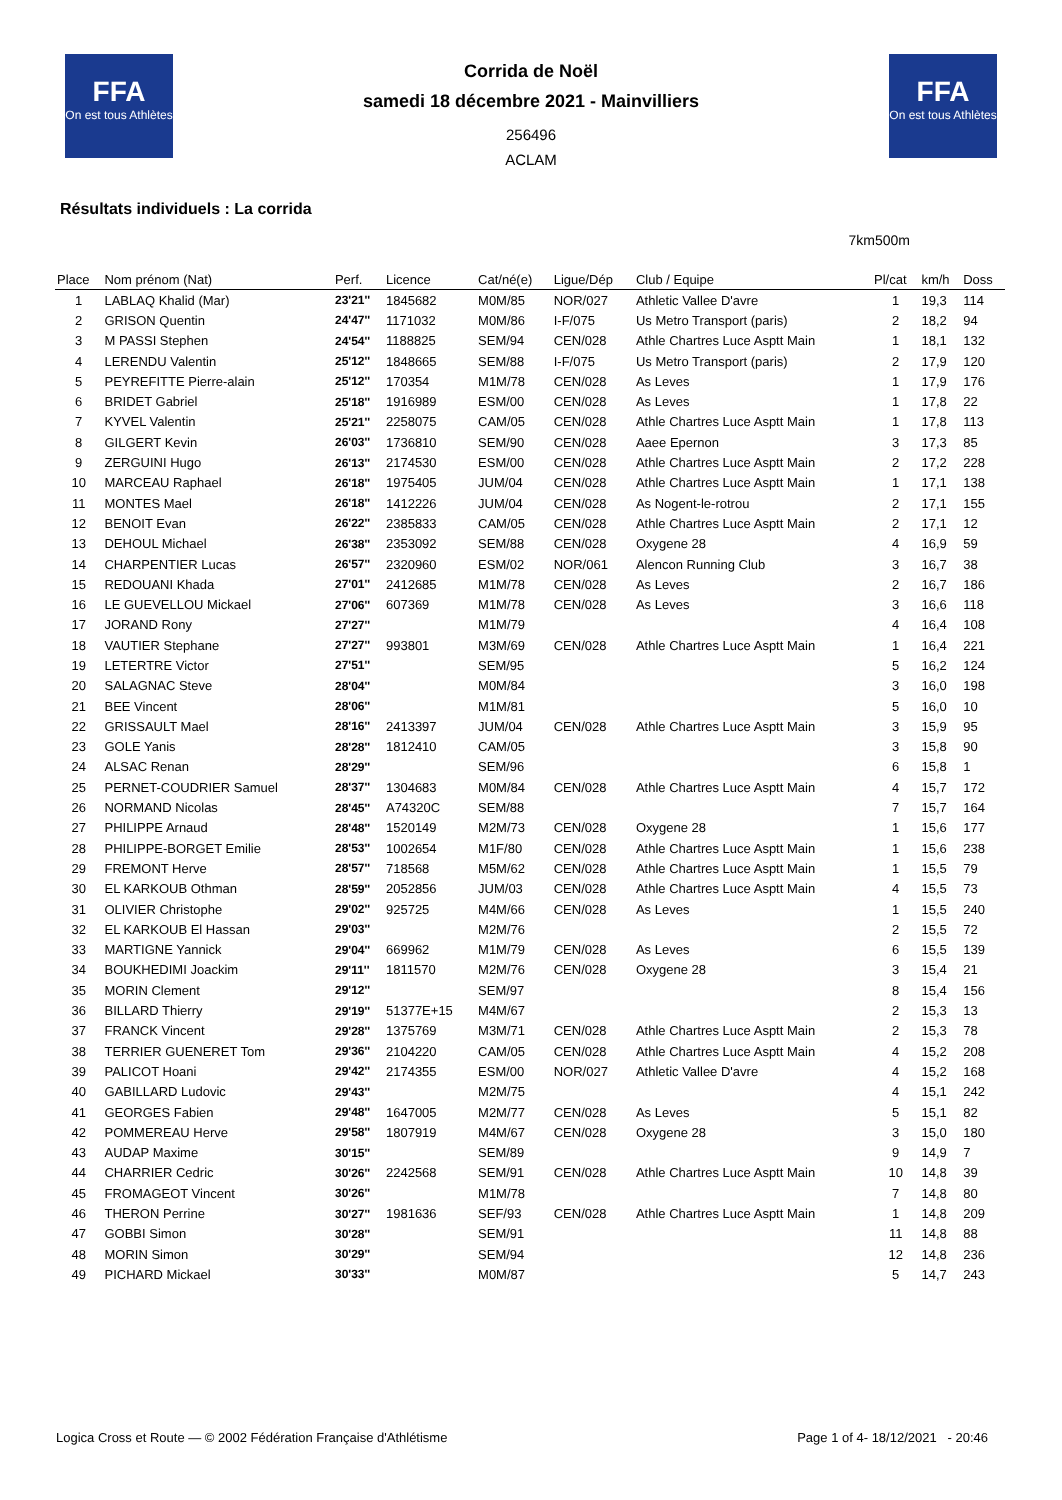FFA
On est tous Athlètes
FFA
On est tous Athlètes
Corrida de Noël
samedi 18 décembre 2021 - Mainvilliers
256496
ACLAM
Résultats individuels : La corrida
7km500m
| Place | Nom prénom (Nat) | Perf. | Licence | Cat/né(e) | Ligue/Dép | Club / Equipe | Pl/cat | km/h | Doss |
| --- | --- | --- | --- | --- | --- | --- | --- | --- | --- |
| 1 | LABLAQ Khalid (Mar) | 23'21'' | 1845682 | M0M/85 | NOR/027 | Athletic Vallee D'avre | 1 | 19,3 | 114 |
| 2 | GRISON Quentin | 24'47'' | 1171032 | M0M/86 | I-F/075 | Us Metro Transport (paris) | 2 | 18,2 | 94 |
| 3 | M PASSI Stephen | 24'54'' | 1188825 | SEM/94 | CEN/028 | Athle Chartres Luce Asptt Main | 1 | 18,1 | 132 |
| 4 | LERENDU Valentin | 25'12'' | 1848665 | SEM/88 | I-F/075 | Us Metro Transport (paris) | 2 | 17,9 | 120 |
| 5 | PEYREFITTE Pierre-alain | 25'12'' | 170354 | M1M/78 | CEN/028 | As Leves | 1 | 17,9 | 176 |
| 6 | BRIDET Gabriel | 25'18'' | 1916989 | ESM/00 | CEN/028 | As Leves | 1 | 17,8 | 22 |
| 7 | KYVEL Valentin | 25'21'' | 2258075 | CAM/05 | CEN/028 | Athle Chartres Luce Asptt Main | 1 | 17,8 | 113 |
| 8 | GILGERT Kevin | 26'03'' | 1736810 | SEM/90 | CEN/028 | Aaee Epernon | 3 | 17,3 | 85 |
| 9 | ZERGUINI Hugo | 26'13'' | 2174530 | ESM/00 | CEN/028 | Athle Chartres Luce Asptt Main | 2 | 17,2 | 228 |
| 10 | MARCEAU Raphael | 26'18'' | 1975405 | JUM/04 | CEN/028 | Athle Chartres Luce Asptt Main | 1 | 17,1 | 138 |
| 11 | MONTES Mael | 26'18'' | 1412226 | JUM/04 | CEN/028 | As Nogent-le-rotrou | 2 | 17,1 | 155 |
| 12 | BENOIT Evan | 26'22'' | 2385833 | CAM/05 | CEN/028 | Athle Chartres Luce Asptt Main | 2 | 17,1 | 12 |
| 13 | DEHOUL Michael | 26'38'' | 2353092 | SEM/88 | CEN/028 | Oxygene 28 | 4 | 16,9 | 59 |
| 14 | CHARPENTIER Lucas | 26'57'' | 2320960 | ESM/02 | NOR/061 | Alencon Running Club | 3 | 16,7 | 38 |
| 15 | REDOUANI Khada | 27'01'' | 2412685 | M1M/78 | CEN/028 | As Leves | 2 | 16,7 | 186 |
| 16 | LE GUEVELLOU Mickael | 27'06'' | 607369 | M1M/78 | CEN/028 | As Leves | 3 | 16,6 | 118 |
| 17 | JORAND Rony | 27'27'' | | M1M/79 | | | 4 | 16,4 | 108 |
| 18 | VAUTIER Stephane | 27'27'' | 993801 | M3M/69 | CEN/028 | Athle Chartres Luce Asptt Main | 1 | 16,4 | 221 |
| 19 | LETERTRE Victor | 27'51'' | | SEM/95 | | | 5 | 16,2 | 124 |
| 20 | SALAGNAC Steve | 28'04'' | | M0M/84 | | | 3 | 16,0 | 198 |
| 21 | BEE Vincent | 28'06'' | | M1M/81 | | | 5 | 16,0 | 10 |
| 22 | GRISSAULT Mael | 28'16'' | 2413397 | JUM/04 | CEN/028 | Athle Chartres Luce Asptt Main | 3 | 15,9 | 95 |
| 23 | GOLE Yanis | 28'28'' | 1812410 | CAM/05 | | | 3 | 15,8 | 90 |
| 24 | ALSAC Renan | 28'29'' | | SEM/96 | | | 6 | 15,8 | 1 |
| 25 | PERNET-COUDRIER Samuel | 28'37'' | 1304683 | M0M/84 | CEN/028 | Athle Chartres Luce Asptt Main | 4 | 15,7 | 172 |
| 26 | NORMAND Nicolas | 28'45'' | A74320C | SEM/88 | | | 7 | 15,7 | 164 |
| 27 | PHILIPPE Arnaud | 28'48'' | 1520149 | M2M/73 | CEN/028 | Oxygene 28 | 1 | 15,6 | 177 |
| 28 | PHILIPPE-BORGET Emilie | 28'53'' | 1002654 | M1F/80 | CEN/028 | Athle Chartres Luce Asptt Main | 1 | 15,6 | 238 |
| 29 | FREMONT Herve | 28'57'' | 718568 | M5M/62 | CEN/028 | Athle Chartres Luce Asptt Main | 1 | 15,5 | 79 |
| 30 | EL KARKOUB Othman | 28'59'' | 2052856 | JUM/03 | CEN/028 | Athle Chartres Luce Asptt Main | 4 | 15,5 | 73 |
| 31 | OLIVIER Christophe | 29'02'' | 925725 | M4M/66 | CEN/028 | As Leves | 1 | 15,5 | 240 |
| 32 | EL KARKOUB El Hassan | 29'03'' | | M2M/76 | | | 2 | 15,5 | 72 |
| 33 | MARTIGNE Yannick | 29'04'' | 669962 | M1M/79 | CEN/028 | As Leves | 6 | 15,5 | 139 |
| 34 | BOUKHEDIMI Joackim | 29'11'' | 1811570 | M2M/76 | CEN/028 | Oxygene 28 | 3 | 15,4 | 21 |
| 35 | MORIN Clement | 29'12'' | | SEM/97 | | | 8 | 15,4 | 156 |
| 36 | BILLARD Thierry | 29'19'' | 51377E+15 | M4M/67 | | | 2 | 15,3 | 13 |
| 37 | FRANCK Vincent | 29'28'' | 1375769 | M3M/71 | CEN/028 | Athle Chartres Luce Asptt Main | 2 | 15,3 | 78 |
| 38 | TERRIER GUENERET Tom | 29'36'' | 2104220 | CAM/05 | CEN/028 | Athle Chartres Luce Asptt Main | 4 | 15,2 | 208 |
| 39 | PALICOT Hoani | 29'42'' | 2174355 | ESM/00 | NOR/027 | Athletic Vallee D'avre | 4 | 15,2 | 168 |
| 40 | GABILLARD Ludovic | 29'43'' | | M2M/75 | | | 4 | 15,1 | 242 |
| 41 | GEORGES Fabien | 29'48'' | 1647005 | M2M/77 | CEN/028 | As Leves | 5 | 15,1 | 82 |
| 42 | POMMEREAU Herve | 29'58'' | 1807919 | M4M/67 | CEN/028 | Oxygene 28 | 3 | 15,0 | 180 |
| 43 | AUDAP Maxime | 30'15'' | | SEM/89 | | | 9 | 14,9 | 7 |
| 44 | CHARRIER Cedric | 30'26'' | 2242568 | SEM/91 | CEN/028 | Athle Chartres Luce Asptt Main | 10 | 14,8 | 39 |
| 45 | FROMAGEOT Vincent | 30'26'' | | M1M/78 | | | 7 | 14,8 | 80 |
| 46 | THERON Perrine | 30'27'' | 1981636 | SEF/93 | CEN/028 | Athle Chartres Luce Asptt Main | 1 | 14,8 | 209 |
| 47 | GOBBI Simon | 30'28'' | | SEM/91 | | | 11 | 14,8 | 88 |
| 48 | MORIN Simon | 30'29'' | | SEM/94 | | | 12 | 14,8 | 236 |
| 49 | PICHARD Mickael | 30'33'' | | M0M/87 | | | 5 | 14,7 | 243 |
Logica Cross et Route — © 2002 Fédération Française d'Athlétisme Page 1 of 4- 18/12/2021 - 20:46